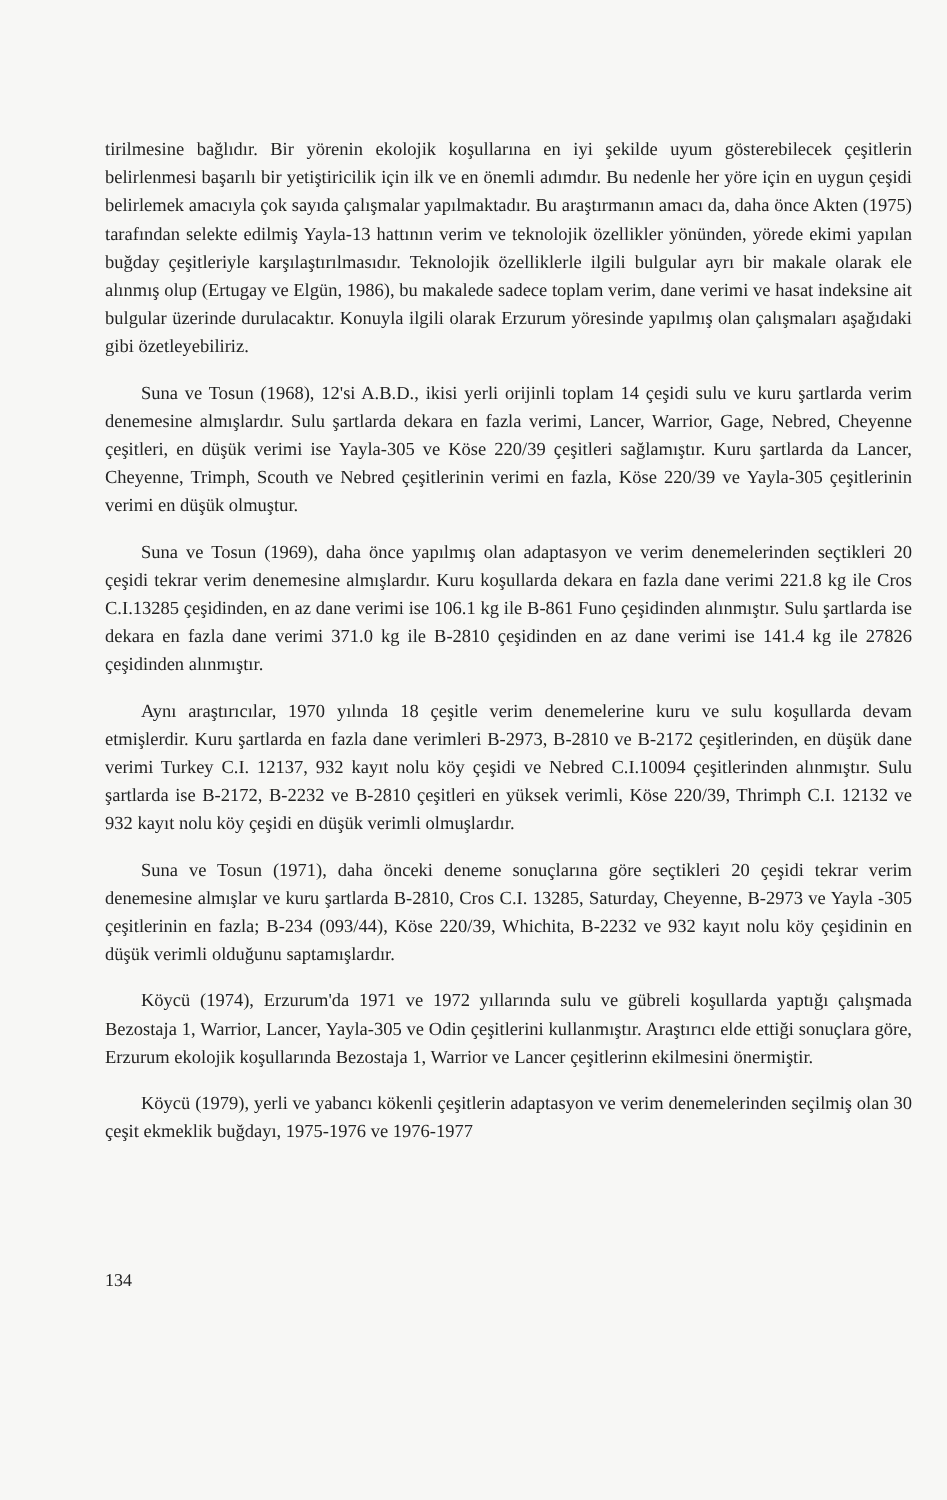tirilmesine bağlıdır. Bir yörenin ekolojik koşullarına en iyi şekilde uyum gösterebilecek çeşitlerin belirlenmesi başarılı bir yetiştiricilik için ilk ve en önemli adımdır. Bu nedenle her yöre için en uygun çeşidi belirlemek amacıyla çok sayıda çalışmalar yapılmaktadır. Bu araştırmanın amacı da, daha önce Akten (1975) tarafından selekte edilmiş Yayla-13 hattının verim ve teknolojik özellikler yönünden, yörede ekimi yapılan buğday çeşitleriyle karşılaştırılmasıdır. Teknolojik özelliklerle ilgili bulgular ayrı bir makale olarak ele alınmış olup (Ertugay ve Elgün, 1986), bu makalede sadece toplam verim, dane verimi ve hasat indeksine ait bulgular üzerinde durulacaktır. Konuyla ilgili olarak Erzurum yöresinde yapılmış olan çalışmaları aşağıdaki gibi özetleyebiliriz.
Suna ve Tosun (1968), 12'si A.B.D., ikisi yerli orijinli toplam 14 çeşidi sulu ve kuru şartlarda verim denemesine almışlardır. Sulu şartlarda dekara en fazla verimi, Lancer, Warrior, Gage, Nebred, Cheyenne çeşitleri, en düşük verimi ise Yayla-305 ve Köse 220/39 çeşitleri sağlamıştır. Kuru şartlarda da Lancer, Cheyenne, Trimph, Scouth ve Nebred çeşitlerinin verimi en fazla, Köse 220/39 ve Yayla-305 çeşitlerinin verimi en düşük olmuştur.
Suna ve Tosun (1969), daha önce yapılmış olan adaptasyon ve verim denemelerinden seçtikleri 20 çeşidi tekrar verim denemesine almışlardır. Kuru koşullarda dekara en fazla dane verimi 221.8 kg ile Cros C.I.13285 çeşidinden, en az dane verimi ise 106.1 kg ile B-861 Funo çeşidinden alınmıştır. Sulu şartlarda ise dekara en fazla dane verimi 371.0 kg ile B-2810 çeşidinden en az dane verimi ise 141.4 kg ile 27826 çeşidinden alınmıştır.
Aynı araştırıcılar, 1970 yılında 18 çeşitle verim denemelerine kuru ve sulu koşullarda devam etmişlerdir. Kuru şartlarda en fazla dane verimleri B-2973, B-2810 ve B-2172 çeşitlerinden, en düşük dane verimi Turkey C.I. 12137, 932 kayıt nolu köy çeşidi ve Nebred C.I.10094 çeşitlerinden alınmıştır. Sulu şartlarda ise B-2172, B-2232 ve B-2810 çeşitleri en yüksek verimli, Köse 220/39, Thrimph C.I. 12132 ve 932 kayıt nolu köy çeşidi en düşük verimli olmuşlardır.
Suna ve Tosun (1971), daha önceki deneme sonuçlarına göre seçtikleri 20 çeşidi tekrar verim denemesine almışlar ve kuru şartlarda B-2810, Cros C.I. 13285, Saturday, Cheyenne, B-2973 ve Yayla -305 çeşitlerinin en fazla; B-234 (093/44), Köse 220/39, Whichita, B-2232 ve 932 kayıt nolu köy çeşidinin en düşük verimli olduğunu saptamışlardır.
Köycü (1974), Erzurum'da 1971 ve 1972 yıllarında sulu ve gübreli koşullarda yaptığı çalışmada Bezostaja 1, Warrior, Lancer, Yayla-305 ve Odin çeşitlerini kullanmıştır. Araştırıcı elde ettiği sonuçlara göre, Erzurum ekolojik koşullarında Bezostaja 1, Warrior ve Lancer çeşitlerinn ekilmesini önermiştir.
Köycü (1979), yerli ve yabancı kökenli çeşitlerin adaptasyon ve verim denemelerinden seçilmiş olan 30 çeşit ekmeklik buğdayı, 1975-1976 ve 1976-1977
134